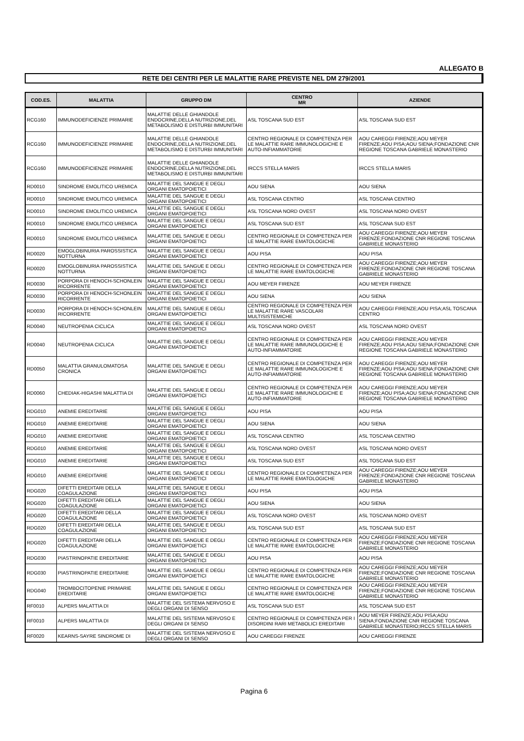ALLEGATO B
RETE DEI CENTRI PER LE MALATTIE RARE PREVISTE NEL DM 279/2001
| COD.ES. | MALATTIA | GRUPPO DM | CENTRO MR | AZIENDE |
| --- | --- | --- | --- | --- |
| RCG160 | IMMUNODEFICIENZE PRIMARIE | MALATTIE DELLE GHIANDOLE ENDOCRINE,DELLA NUTRIZIONE,DEL METABOLISMO E DISTURBI IMMUNITARI | ASL TOSCANA SUD EST | ASL TOSCANA SUD EST |
| RCG160 | IMMUNODEFICIENZE PRIMARIE | MALATTIE DELLE GHIANDOLE ENDOCRINE,DELLA NUTRIZIONE,DEL METABOLISMO E DISTURBI IMMUNITARI | CENTRO REGIONALE DI COMPETENZA PER LE MALATTIE RARE IMMUNOLOGICHE E AUTO-INFIAMMATORIE | AOU CAREGGI FIRENZE;AOU MEYER FIRENZE;AOU PISA;AOU SIENA;FONDAZIONE CNR REGIONE TOSCANA GABRIELE MONASTERIO |
| RCG160 | IMMUNODEFICIENZE PRIMARIE | MALATTIE DELLE GHIANDOLE ENDOCRINE,DELLA NUTRIZIONE,DEL METABOLISMO E DISTURBI IMMUNITARI | IRCCS STELLA MARIS | IRCCS STELLA MARIS |
| RD0010 | SINDROME EMOLITICO UREMICA | MALATTIE DEL SANGUE E DEGLI ORGANI EMATOPOIETICI | AOU SIENA | AOU SIENA |
| RD0010 | SINDROME EMOLITICO UREMICA | MALATTIE DEL SANGUE E DEGLI ORGANI EMATOPOIETICI | ASL TOSCANA CENTRO | ASL TOSCANA CENTRO |
| RD0010 | SINDROME EMOLITICO UREMICA | MALATTIE DEL SANGUE E DEGLI ORGANI EMATOPOIETICI | ASL TOSCANA NORD OVEST | ASL TOSCANA NORD OVEST |
| RD0010 | SINDROME EMOLITICO UREMICA | MALATTIE DEL SANGUE E DEGLI ORGANI EMATOPOIETICI | ASL TOSCANA SUD EST | ASL TOSCANA SUD EST |
| RD0010 | SINDROME EMOLITICO UREMICA | MALATTIE DEL SANGUE E DEGLI ORGANI EMATOPOIETICI | CENTRO REGIONALE DI COMPETENZA PER LE MALATTIE RARE EMATOLOGICHE | AOU CAREGGI FIRENZE;AOU MEYER FIRENZE;FONDAZIONE CNR REGIONE TOSCANA GABRIELE MONASTERIO |
| RD0020 | EMOGLOBINURIA PAROSSISTICA NOTTURNA | MALATTIE DEL SANGUE E DEGLI ORGANI EMATOPOIETICI | AOU PISA | AOU PISA |
| RD0020 | EMOGLOBINURIA PAROSSISTICA NOTTURNA | MALATTIE DEL SANGUE E DEGLI ORGANI EMATOPOIETICI | CENTRO REGIONALE DI COMPETENZA PER LE MALATTIE RARE EMATOLOGICHE | AOU CAREGGI FIRENZE;AOU MEYER FIRENZE;FONDAZIONE CNR REGIONE TOSCANA GABRIELE MONASTERIO |
| RD0030 | PORPORA DI HENOCH-SCHONLEIN RICORRENTE | MALATTIE DEL SANGUE E DEGLI ORGANI EMATOPOIETICI | AOU MEYER FIRENZE | AOU MEYER FIRENZE |
| RD0030 | PORPORA DI HENOCH-SCHONLEIN RICORRENTE | MALATTIE DEL SANGUE E DEGLI ORGANI EMATOPOIETICI | AOU SIENA | AOU SIENA |
| RD0030 | PORPORA DI HENOCH-SCHONLEIN RICORRENTE | MALATTIE DEL SANGUE E DEGLI ORGANI EMATOPOIETICI | CENTRO REGIONALE DI COMPETENZA PER LE MALATTIE RARE VASCOLARI MULTISISTEMICHE | AOU CAREGGI FIRENZE;AOU PISA;ASL TOSCANA CENTRO |
| RD0040 | NEUTROPENIA CICLICA | MALATTIE DEL SANGUE E DEGLI ORGANI EMATOPOIETICI | ASL TOSCANA NORD OVEST | ASL TOSCANA NORD OVEST |
| RD0040 | NEUTROPENIA CICLICA | MALATTIE DEL SANGUE E DEGLI ORGANI EMATOPOIETICI | CENTRO REGIONALE DI COMPETENZA PER LE MALATTIE RARE IMMUNOLOGICHE E AUTO-INFIAMMATORIE | AOU CAREGGI FIRENZE;AOU MEYER FIRENZE;AOU PISA;AOU SIENA;FONDAZIONE CNR REGIONE TOSCANA GABRIELE MONASTERIO |
| RD0050 | MALATTIA GRANULOMATOSA CRONICA | MALATTIE DEL SANGUE E DEGLI ORGANI EMATOPOIETICI | CENTRO REGIONALE DI COMPETENZA PER LE MALATTIE RARE IMMUNOLOGICHE E AUTO-INFIAMMATORIE | AOU CAREGGI FIRENZE;AOU MEYER FIRENZE;AOU PISA;AOU SIENA;FONDAZIONE CNR REGIONE TOSCANA GABRIELE MONASTERIO |
| RD0060 | CHEDIAK-HIGASHI MALATTIA DI | MALATTIE DEL SANGUE E DEGLI ORGANI EMATOPOIETICI | CENTRO REGIONALE DI COMPETENZA PER LE MALATTIE RARE IMMUNOLOGICHE E AUTO-INFIAMMATORIE | AOU CAREGGI FIRENZE;AOU MEYER FIRENZE;AOU PISA;AOU SIENA;FONDAZIONE CNR REGIONE TOSCANA GABRIELE MONASTERIO |
| RDG010 | ANEMIE EREDITARIE | MALATTIE DEL SANGUE E DEGLI ORGANI EMATOPOIETICI | AOU PISA | AOU PISA |
| RDG010 | ANEMIE EREDITARIE | MALATTIE DEL SANGUE E DEGLI ORGANI EMATOPOIETICI | AOU SIENA | AOU SIENA |
| RDG010 | ANEMIE EREDITARIE | MALATTIE DEL SANGUE E DEGLI ORGANI EMATOPOIETICI | ASL TOSCANA CENTRO | ASL TOSCANA CENTRO |
| RDG010 | ANEMIE EREDITARIE | MALATTIE DEL SANGUE E DEGLI ORGANI EMATOPOIETICI | ASL TOSCANA NORD OVEST | ASL TOSCANA NORD OVEST |
| RDG010 | ANEMIE EREDITARIE | MALATTIE DEL SANGUE E DEGLI ORGANI EMATOPOIETICI | ASL TOSCANA SUD EST | ASL TOSCANA SUD EST |
| RDG010 | ANEMIE EREDITARIE | MALATTIE DEL SANGUE E DEGLI ORGANI EMATOPOIETICI | CENTRO REGIONALE DI COMPETENZA PER LE MALATTIE RARE EMATOLOGICHE | AOU CAREGGI FIRENZE;AOU MEYER FIRENZE;FONDAZIONE CNR REGIONE TOSCANA GABRIELE MONASTERIO |
| RDG020 | DIFETTI EREDITARI DELLA COAGULAZIONE | MALATTIE DEL SANGUE E DEGLI ORGANI EMATOPOIETICI | AOU PISA | AOU PISA |
| RDG020 | DIFETTI EREDITARI DELLA COAGULAZIONE | MALATTIE DEL SANGUE E DEGLI ORGANI EMATOPOIETICI | AOU SIENA | AOU SIENA |
| RDG020 | DIFETTI EREDITARI DELLA COAGULAZIONE | MALATTIE DEL SANGUE E DEGLI ORGANI EMATOPOIETICI | ASL TOSCANA NORD OVEST | ASL TOSCANA NORD OVEST |
| RDG020 | DIFETTI EREDITARI DELLA COAGULAZIONE | MALATTIE DEL SANGUE E DEGLI ORGANI EMATOPOIETICI | ASL TOSCANA SUD EST | ASL TOSCANA SUD EST |
| RDG020 | DIFETTI EREDITARI DELLA COAGULAZIONE | MALATTIE DEL SANGUE E DEGLI ORGANI EMATOPOIETICI | CENTRO REGIONALE DI COMPETENZA PER LE MALATTIE RARE EMATOLOGICHE | AOU CAREGGI FIRENZE;AOU MEYER FIRENZE;FONDAZIONE CNR REGIONE TOSCANA GABRIELE MONASTERIO |
| RDG030 | PIASTRINOPATIE EREDITARIE | MALATTIE DEL SANGUE E DEGLI ORGANI EMATOPOIETICI | AOU PISA | AOU PISA |
| RDG030 | PIASTRINOPATIE EREDITARIE | MALATTIE DEL SANGUE E DEGLI ORGANI EMATOPOIETICI | CENTRO REGIONALE DI COMPETENZA PER LE MALATTIE RARE EMATOLOGICHE | AOU CAREGGI FIRENZE;AOU MEYER FIRENZE;FONDAZIONE CNR REGIONE TOSCANA GABRIELE MONASTERIO |
| RDG040 | TROMBOCITOPENIE PRIMARIE EREDITARIE | MALATTIE DEL SANGUE E DEGLI ORGANI EMATOPOIETICI | CENTRO REGIONALE DI COMPETENZA PER LE MALATTIE RARE EMATOLOGICHE | AOU CAREGGI FIRENZE;AOU MEYER FIRENZE;FONDAZIONE CNR REGIONE TOSCANA GABRIELE MONASTERIO |
| RF0010 | ALPERS MALATTIA DI | MALATTIE DEL SISTEMA NERVOSO E DEGLI ORGANI DI SENSO | ASL TOSCANA SUD EST | ASL TOSCANA SUD EST |
| RF0010 | ALPERS MALATTIA DI | MALATTIE DEL SISTEMA NERVOSO E DEGLI ORGANI DI SENSO | CENTRO REGIONALE DI COMPETENZA PER I DISORDINI RARI METABOLICI EREDITARI | AOU MEYER FIRENZE;AOU PISA;AOU SIENA;FONDAZIONE CNR REGIONE TOSCANA GABRIELE MONASTERIO;IRCCS STELLA MARIS |
| RF0020 | KEARNS-SAYRE SINDROME DI | MALATTIE DEL SISTEMA NERVOSO E DEGLI ORGANI DI SENSO | AOU CAREGGI FIRENZE | AOU CAREGGI FIRENZE |
Pagina 6